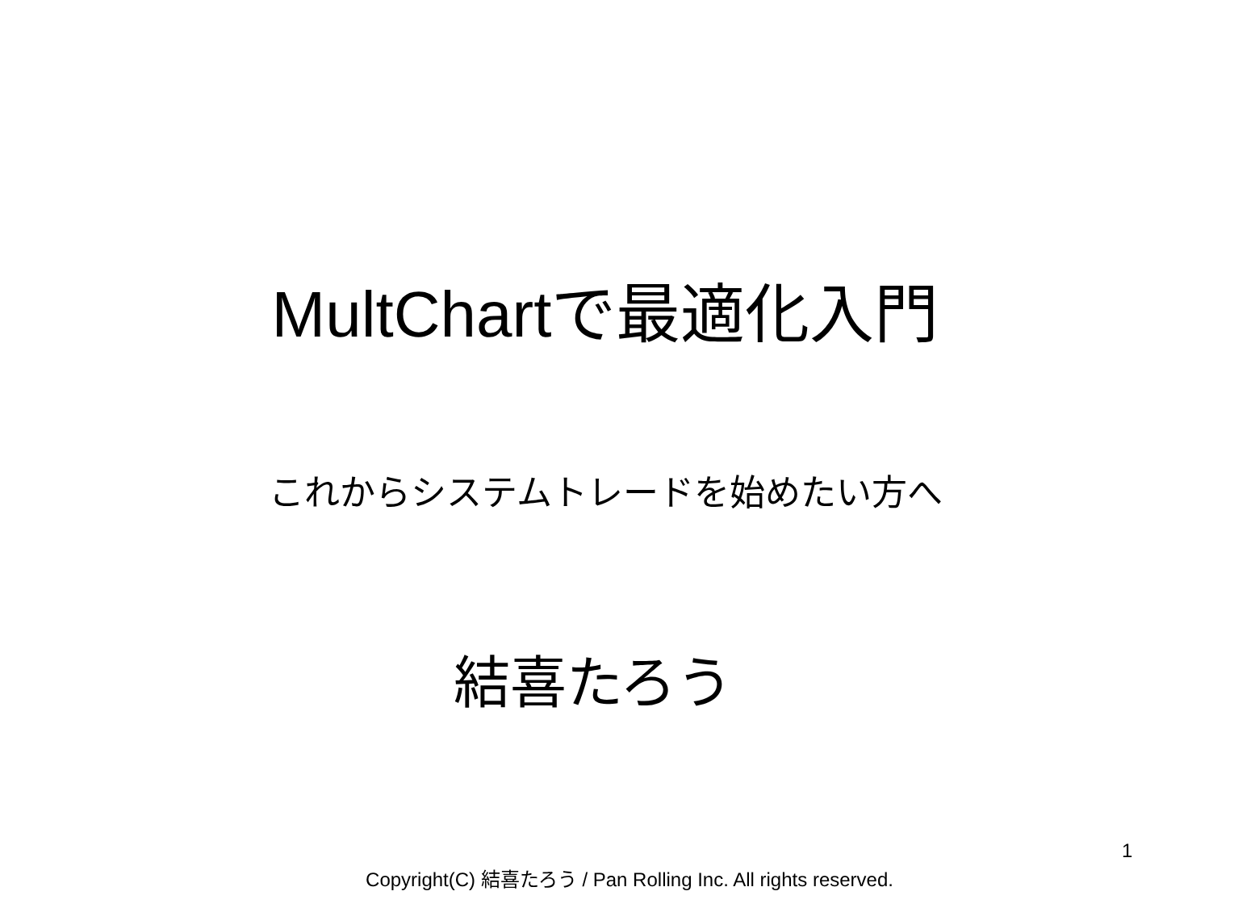MultChartで最適化入門
これからシステムトレードを始めたい方へ
結喜たろう
1
Copyright(C) 結喜たろう / Pan Rolling Inc. All rights reserved.